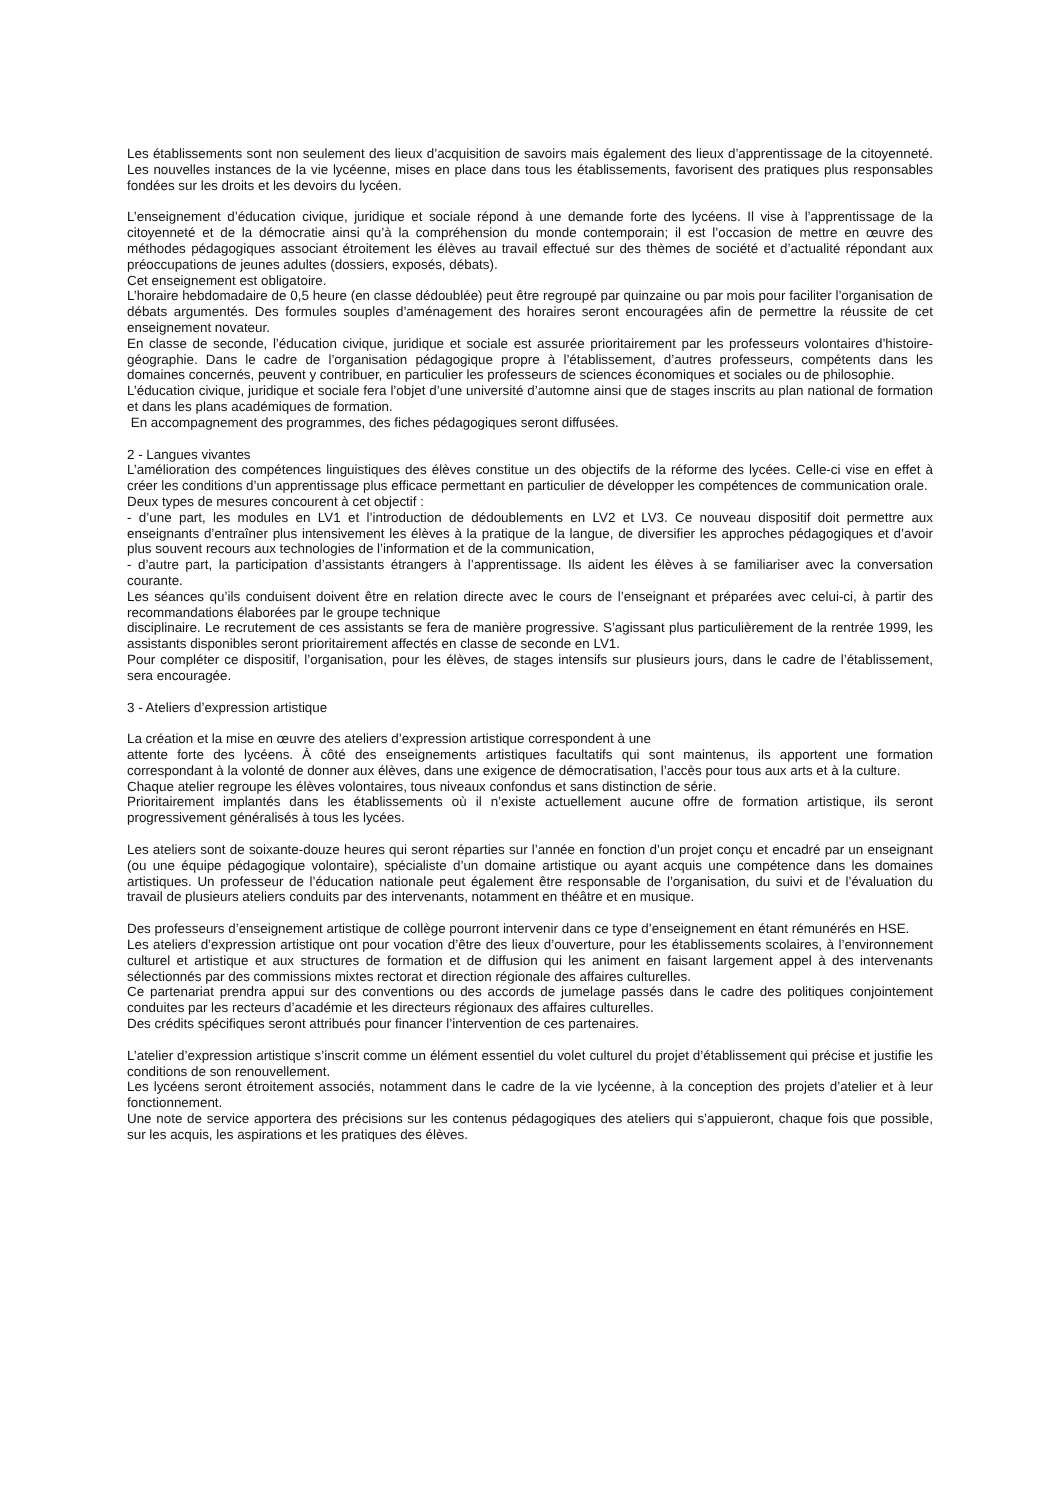Les établissements sont non seulement des lieux d’acquisition de savoirs mais également des lieux d’apprentissage de la citoyenneté. Les nouvelles instances de la vie lycéenne, mises en place dans tous les établissements, favorisent des pratiques plus responsables fondées sur les droits et les devoirs du lycéen.
L’enseignement d’éducation civique, juridique et sociale répond à une demande forte des lycéens. Il vise à l’apprentissage de la citoyenneté et de la démocratie ainsi qu’à la compréhension du monde contemporain; il est l’occasion de mettre en œuvre des méthodes pédagogiques associant étroitement les élèves au travail effectué sur des thèmes de société et d’actualité répondant aux préoccupations de jeunes adultes (dossiers, exposés, débats).
Cet enseignement est obligatoire.
L’horaire hebdomadaire de 0,5 heure (en classe dédoublée) peut être regroupé par quinzaine ou par mois pour faciliter l’organisation de débats argumentés. Des formules souples d’aménagement des horaires seront encouragées afin de permettre la réussite de cet enseignement novateur.
En classe de seconde, l’éducation civique, juridique et sociale est assurée prioritairement par les professeurs volontaires d’histoire-géographie. Dans le cadre de l’organisation pédagogique propre à l’établissement, d’autres professeurs, compétents dans les domaines concernés, peuvent y contribuer, en particulier les professeurs de sciences économiques et sociales ou de philosophie.
L’éducation civique, juridique et sociale fera l’objet d’une université d’automne ainsi que de stages inscrits au plan national de formation et dans les plans académiques de formation.
En accompagnement des programmes, des fiches pédagogiques seront diffusées.
2 - Langues vivantes
L’amélioration des compétences linguistiques des élèves constitue un des objectifs de la réforme des lycées. Celle-ci vise en effet à créer les conditions d’un apprentissage plus efficace permettant en particulier de développer les compétences de communication orale.
Deux types de mesures concourent à cet objectif :
- d’une part, les modules en LV1 et l’introduction de dédoublements en LV2 et LV3. Ce nouveau dispositif doit permettre aux enseignants d’entraîner plus intensivement les élèves à la pratique de la langue, de diversifier les approches pédagogiques et d’avoir plus souvent recours aux technologies de l’information et de la communication,
- d’autre part, la participation d’assistants étrangers à l’apprentissage. Ils aident les élèves à se familiariser avec la conversation courante.
Les séances qu’ils conduisent doivent être en relation directe avec le cours de l’enseignant et préparées avec celui-ci, à partir des recommandations élaborées par le groupe technique
disciplinaire. Le recrutement de ces assistants se fera de manière progressive. S’agissant plus particulièrement de la rentrée 1999, les assistants disponibles seront prioritairement affectés en classe de seconde en LV1.
Pour compléter ce dispositif, l’organisation, pour les élèves, de stages intensifs sur plusieurs jours, dans le cadre de l’établissement, sera encouragée.
3 - Ateliers d’expression artistique
La création et la mise en œuvre des ateliers d’expression artistique correspondent à une
attente forte des lycéens. À côté des enseignements artistiques facultatifs qui sont maintenus, ils apportent une formation correspondant à la volonté de donner aux élèves, dans une exigence de démocratisation, l’accès pour tous aux arts et à la culture.
Chaque atelier regroupe les élèves volontaires, tous niveaux confondus et sans distinction de série.
Prioritairement implantés dans les établissements où il n’existe actuellement aucune offre de formation artistique, ils seront progressivement généralisés à tous les lycées.
Les ateliers sont de soixante-douze heures qui seront réparties sur l’année en fonction d’un projet conçu et encadré par un enseignant (ou une équipe pédagogique volontaire), spécialiste d’un domaine artistique ou ayant acquis une compétence dans les domaines artistiques. Un professeur de l’éducation nationale peut également être responsable de l’organisation, du suivi et de l’évaluation du travail de plusieurs ateliers conduits par des intervenants, notamment en théâtre et en musique.
Des professeurs d’enseignement artistique de collège pourront intervenir dans ce type d’enseignement en étant rémunérés en HSE.
Les ateliers d’expression artistique ont pour vocation d’être des lieux d’ouverture, pour les établissements scolaires, à l’environnement culturel et artistique et aux structures de formation et de diffusion qui les animent en faisant largement appel à des intervenants sélectionnés par des commissions mixtes rectorat et direction régionale des affaires culturelles.
Ce partenariat prendra appui sur des conventions ou des accords de jumelage passés dans le cadre des politiques conjointement conduites par les recteurs d’académie et les directeurs régionaux des affaires culturelles.
Des crédits spécifiques seront attribués pour financer l’intervention de ces partenaires.
L’atelier d’expression artistique s’inscrit comme un élément essentiel du volet culturel du projet d’établissement qui précise et justifie les conditions de son renouvellement.
Les lycéens seront étroitement associés, notamment dans le cadre de la vie lycéenne, à la conception des projets d’atelier et à leur fonctionnement.
Une note de service apportera des précisions sur les contenus pédagogiques des ateliers qui s’appuieront, chaque fois que possible, sur les acquis, les aspirations et les pratiques des élèves.